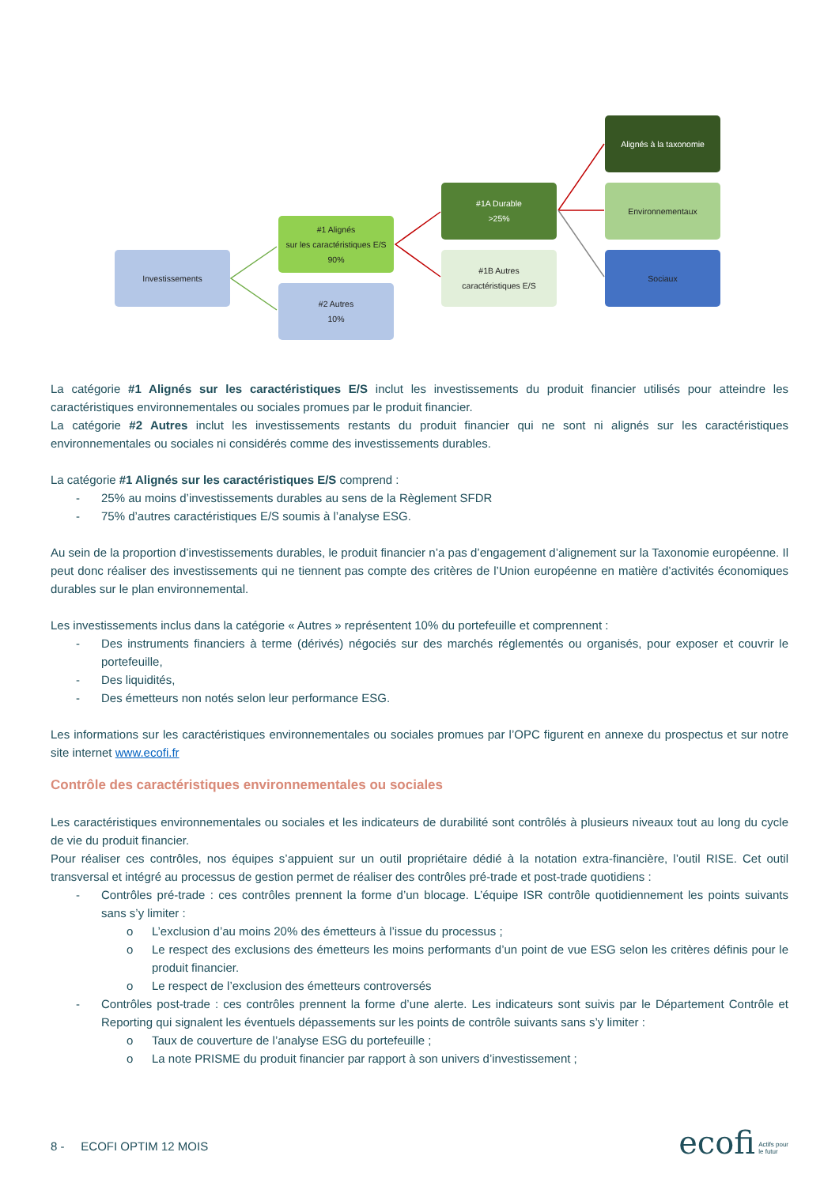Investissements
#1 Alignés
sur les caractéristiques E/S
90%
#2 Autres
10%
#1A Durable
>25%
#1B Autres
caractéristiques E/S
Alignés à la taxonomie
Environnementaux
Sociaux
La catégorie #1 Alignés sur les caractéristiques E/S inclut les investissements du produit financier utilisés pour atteindre les caractéristiques environnementales ou sociales promues par le produit financier.
La catégorie #2 Autres inclut les investissements restants du produit financier qui ne sont ni alignés sur les caractéristiques environnementales ou sociales ni considérés comme des investissements durables.
La catégorie #1 Alignés sur les caractéristiques E/S comprend :
- 25% au moins d’investissements durables au sens de la Règlement SFDR
- 75% d’autres caractéristiques E/S soumis à l’analyse ESG.
Au sein de la proportion d’investissements durables, le produit financier n’a pas d’engagement d’alignement sur la Taxonomie européenne. Il peut donc réaliser des investissements qui ne tiennent pas compte des critères de l’Union européenne en matière d’activités économiques durables sur le plan environnemental.
Les investissements inclus dans la catégorie « Autres » représentent 10% du portefeuille et comprennent :
- Des instruments financiers à terme (dérivés) négociés sur des marchés réglementés ou organisés, pour exposer et couvrir le portefeuille,
- Des liquidités,
- Des émetteurs non notés selon leur performance ESG.
Les informations sur les caractéristiques environnementales ou sociales promues par l’OPC figurent en annexe du prospectus et sur notre site internet www.ecofi.fr
Contrôle des caractéristiques environnementales ou sociales
Les caractéristiques environnementales ou sociales et les indicateurs de durabilité sont contrôlés à plusieurs niveaux tout au long du cycle de vie du produit financier.
Pour réaliser ces contrôles, nos équipes s’appuient sur un outil propriétaire dédié à la notation extra-financière, l’outil RISE. Cet outil transversal et intégré au processus de gestion permet de réaliser des contrôles pré-trade et post-trade quotidiens :
- Contrôles pré-trade : ces contrôles prennent la forme d’un blocage. L’équipe ISR contrôle quotidiennement les points suivants sans s’y limiter :
o L’exclusion d’au moins 20% des émetteurs à l’issue du processus ;
o Le respect des exclusions des émetteurs les moins performants d’un point de vue ESG selon les critères définis pour le produit financier.
o Le respect de l’exclusion des émetteurs controversés
- Contrôles post-trade : ces contrôles prennent la forme d’une alerte. Les indicateurs sont suivis par le Département Contrôle et Reporting qui signalent les éventuels dépassements sur les points de contrôle suivants sans s’y limiter :
o Taux de couverture de l’analyse ESG du portefeuille ;
o La note PRISME du produit financier par rapport à son univers d’investissement ;
8 - ECOFI OPTIM 12 MOIS ecofi Actifs pour
le futur